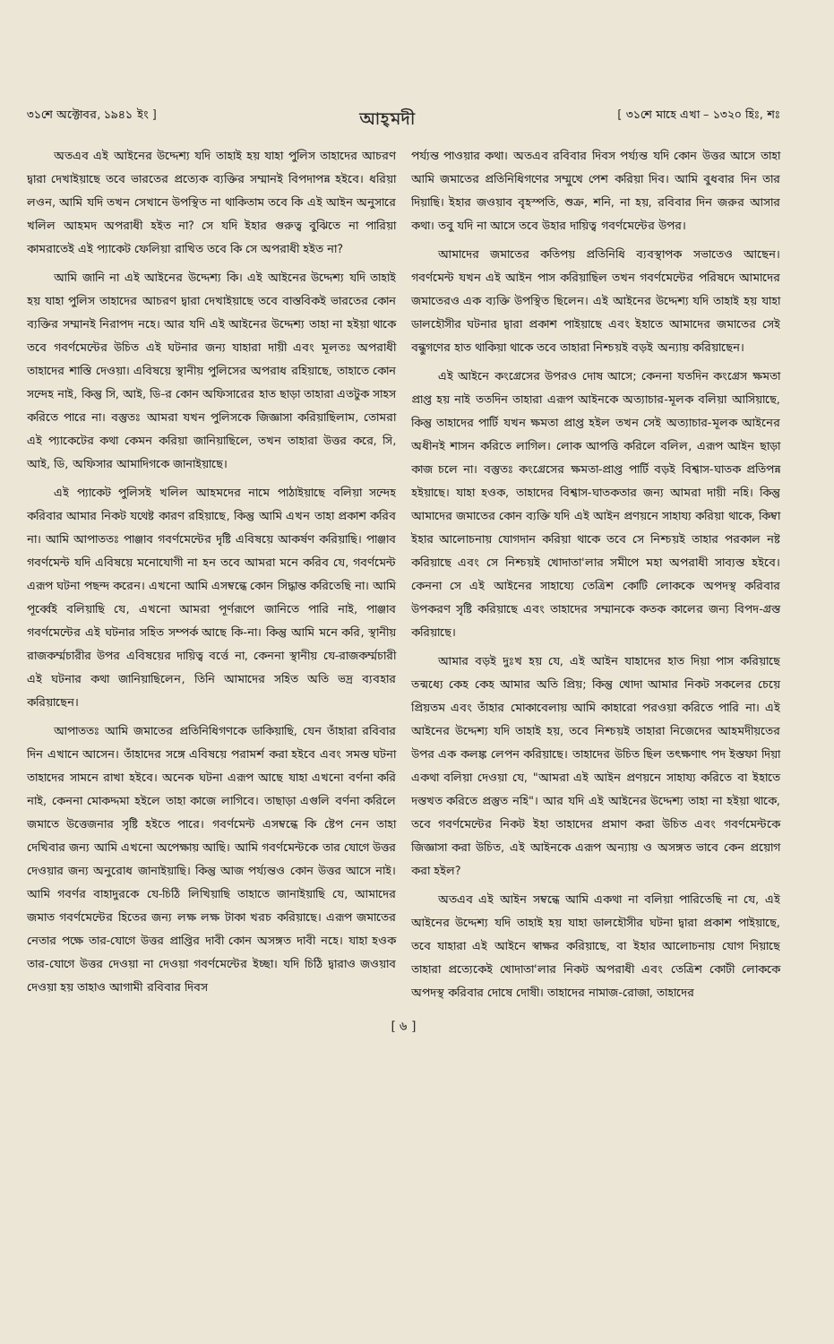৩১শে অক্টোবর, ১৯৪১ ইং ] আহ্‌মদী [ ৩১শে মাহে এখা – ১৩২০ হিঃ, শঃ
অতএব এই আইনের উদ্দেশ্য যদি তাহাই হয় যাহা পুলিস তাহাদের আচরণ দ্বারা দেখাইয়াছে তবে ভারতের প্রত্যেক ব্যক্তির সম্মানই বিপদাপন্ন হইবে। ধরিয়া লওন, আমি যদি তখন সেখানে উপস্থিত না থাকিতাম তবে কি এই আইন অনুসারে খলিল আহমদ অপরাধী হইত না? সে যদি ইহার গুরুত্ব বুঝিতে না পারিয়া কামরাতেই এই প্যাকেট ফেলিয়া রাখিত তবে কি সে অপরাধী হইত না?
আমি জানি না এই আইনের উদ্দেশ্য কি। এই আইনের উদ্দেশ্য যদি তাহাই হয় যাহা পুলিস তাহাদের আচরণ দ্বারা দেখাইয়াছে তবে বাস্তবিকই ভারতের কোন ব্যক্তির সম্মানই নিরাপদ নহে। আর যদি এই আইনের উদ্দেশ্য তাহা না হইয়া থাকে তবে গবর্ণমেন্টের উচিত এই ঘটনার জন্য যাহারা দায়ী এবং মূলতঃ অপরাধী তাহাদের শাস্তি দেওয়া। এবিষয়ে স্থানীয় পুলিসের অপরাধ রহিয়াছে, তাহাতে কোন সন্দেহ নাই, কিন্তু সি, আই, ডি-র কোন অফিসারের হাত ছাড়া তাহারা এতটুক সাহস করিতে পারে না। বস্তুতঃ আমরা যখন পুলিসকে জিজ্ঞাসা করিয়াছিলাম, তোমরা এই প্যাকেটের কথা কেমন করিয়া জানিয়াছিলে, তখন তাহারা উত্তর করে, সি, আই, ডি, অফিসার আমাদিগকে জানাইয়াছে।
এই প্যাকেট পুলিসই খলিল আহমদের নামে পাঠাইয়াছে বলিয়া সন্দেহ করিবার আমার নিকট যথেষ্ট কারণ রহিয়াছে, কিন্তু আমি এখন তাহা প্রকাশ করিব না। আমি আপাততঃ পাঞ্জাব গবর্ণমেন্টের দৃষ্টি এবিষয়ে আকর্ষণ করিয়াছি। পাঞ্জাব গবর্ণমেন্ট যদি এবিষয়ে মনোযোগী না হন তবে আমরা মনে করিব যে, গবর্ণমেন্ট এরূপ ঘটনা পছন্দ করেন। এখনো আমি এসম্বন্ধে কোন সিদ্ধান্ত করিতেছি না। আমি পূর্ব্বেই বলিয়াছি যে, এখনো আমরা পূর্ণরূপে জানিতে পারি নাই, পাঞ্জাব গবর্ণমেন্টের এই ঘটনার সহিত সম্পর্ক আছে কি-না। কিন্তু আমি মনে করি, স্থানীয় রাজকর্ম্মচারীর উপর এবিষয়ের দায়িত্ব বর্ত্তে না, কেননা স্থানীয় যে-রাজকর্ম্মচারী এই ঘটনার কথা জানিয়াছিলেন, তিনি আমাদের সহিত অতি ভদ্র ব্যবহার করিয়াছেন।
আপাততঃ আমি জমাতের প্রতিনিধিগণকে ডাকিয়াছি, যেন তাঁহারা রবিবার দিন এখানে আসেন। তাঁহাদের সঙ্গে এবিষয়ে পরামর্শ করা হইবে এবং সমস্ত ঘটনা তাহাদের সামনে রাখা হইবে। অনেক ঘটনা এরূপ আছে যাহা এখনো বর্ণনা করি নাই, কেননা মোকদ্দমা হইলে তাহা কাজে লাগিবে। তাছাড়া এগুলি বর্ণনা করিলে জমাতে উত্তেজনার সৃষ্টি হইতে পারে। গবর্ণমেন্ট এসম্বন্ধে কি ষ্টেপ নেন তাহা দেখিবার জন্য আমি এখনো অপেক্ষায় আছি। আমি গবর্ণমেন্টকে তার যোগে উত্তর দেওয়ার জন্য অনুরোধ জানাইয়াছি। কিন্তু আজ পর্য্যন্তও কোন উত্তর আসে নাই। আমি গবর্ণর বাহাদুরকে যে-চিঠি লিখিয়াছি তাহাতে জানাইয়াছি যে, আমাদের জমাত গবর্ণমেন্টের হিতের জন্য লক্ষ লক্ষ টাকা খরচ করিয়াছে। এরূপ জমাতের নেতার পক্ষে তার-যোগে উত্তর প্রাপ্তির দাবী কোন অসঙ্গত দাবী নহে। যাহা হওক তার-যোগে উত্তর দেওয়া না দেওয়া গবর্ণমেন্টের ইচ্ছা। যদি চিঠি দ্বারাও জওয়াব দেওয়া হয় তাহাও আগামী রবিবার দিবস
পর্য্যন্ত পাওয়ার কথা। অতএব রবিবার দিবস পর্য্যন্ত যদি কোন উত্তর আসে তাহা আমি জমাতের প্রতিনিধিগণের সম্মুখে পেশ করিয়া দিব। আমি বুধবার দিন তার দিয়াছি। ইহার জওয়াব বৃহস্পতি, শুক্র, শনি, না হয়, রবিবার দিন জরুর আসার কথা। তবু যদি না আসে তবে উহার দায়িত্ব গবর্ণমেন্টের উপর।
আমাদের জমাতের কতিপয় প্রতিনিধি ব্যবস্থাপক সভাতেও আছেন। গবর্ণমেন্ট যখন এই আইন পাস করিয়াছিল তখন গবর্ণমেন্টের পরিষদে আমাদের জমাতেরও এক ব্যক্তি উপস্থিত ছিলেন। এই আইনের উদ্দেশ্য যদি তাহাই হয় যাহা ডালহৌসীর ঘটনার দ্বারা প্রকাশ পাইয়াছে এবং ইহাতে আমাদের জমাতের সেই বন্ধুগণের হাত থাকিয়া থাকে তবে তাহারা নিশ্চয়ই বড়ই অন্যায় করিয়াছেন।
এই আইনে কংগ্রেসের উপরও দোষ আসে; কেননা যতদিন কংগ্রেস ক্ষমতা প্রাপ্ত হয় নাই ততদিন তাহারা এরূপ আইনকে অত্যাচার-মূলক বলিয়া আসিয়াছে, কিন্তু তাহাদের পার্টি যখন ক্ষমতা প্রাপ্ত হইল তখন সেই অত্যাচার-মূলক আইনের অধীনই শাসন করিতে লাগিল। লোক আপত্তি করিলে বলিল, এরূপ আইন ছাড়া কাজ চলে না। বস্তুতঃ কংগ্রেসের ক্ষমতা-প্রাপ্ত পার্টি বড়ই বিশ্বাস-ঘাতক প্রতিপন্ন হইয়াছে। যাহা হওক, তাহাদের বিশ্বাস-ঘাতকতার জন্য আমরা দায়ী নহি। কিন্তু আমাদের জমাতের কোন ব্যক্তি যদি এই আইন প্রণয়নে সাহায্য করিয়া থাকে, কিম্বা ইহার আলোচনায় যোগদান করিয়া থাকে তবে সে নিশ্চয়ই তাহার পরকাল নষ্ট করিয়াছে এবং সে নিশ্চয়ই খোদাতা'লার সমীপে মহা অপরাধী সাব্যস্ত হইবে। কেননা সে এই আইনের সাহায্যে তেত্রিশ কোটি লোককে অপদস্থ করিবার উপকরণ সৃষ্টি করিয়াছে এবং তাহাদের সম্মানকে কতক কালের জন্য বিপদ-গ্রস্ত করিয়াছে।
আমার বড়ই দুঃখ হয় যে, এই আইন যাহাদের হাত দিয়া পাস করিয়াছে তন্মধ্যে কেহ কেহ আমার অতি প্রিয়; কিন্তু খোদা আমার নিকট সকলের চেয়ে প্রিয়তম এবং তাঁহার মোকাবেলায় আমি কাহারো পরওয়া করিতে পারি না। এই আইনের উদ্দেশ্য যদি তাহাই হয়, তবে নিশ্চয়ই তাহারা নিজেদের আহমদীয়তের উপর এক কলঙ্ক লেপন করিয়াছে। তাহাদের উচিত ছিল তৎক্ষণাৎ পদ ইস্তফা দিয়া একথা বলিয়া দেওয়া যে, "আমরা এই আইন প্রণয়নে সাহায্য করিতে বা ইহাতে দস্তখত করিতে প্রস্তুত নহি"। আর যদি এই আইনের উদ্দেশ্য তাহা না হইয়া থাকে, তবে গবর্ণমেন্টের নিকট ইহা তাহাদের প্রমাণ করা উচিত এবং গবর্ণমেন্টকে জিজ্ঞাসা করা উচিত, এই আইনকে এরূপ অন্যায় ও অসঙ্গত ভাবে কেন প্রয়োগ করা হইল?
অতএব এই আইন সম্বন্ধে আমি একথা না বলিয়া পারিতেছি না যে, এই আইনের উদ্দেশ্য যদি তাহাই হয় যাহা ডালহৌসীর ঘটনা দ্বারা প্রকাশ পাইয়াছে, তবে যাহারা এই আইনে স্বাক্ষর করিয়াছে, বা ইহার আলোচনায় যোগ দিয়াছে তাহারা প্রত্যেকেই খোদাতা'লার নিকট অপরাধী এবং তেত্রিশ কোটী লোককে অপদস্থ করিবার দোষে দোষী। তাহাদের নামাজ-রোজা, তাহাদের
[ ৬ ]